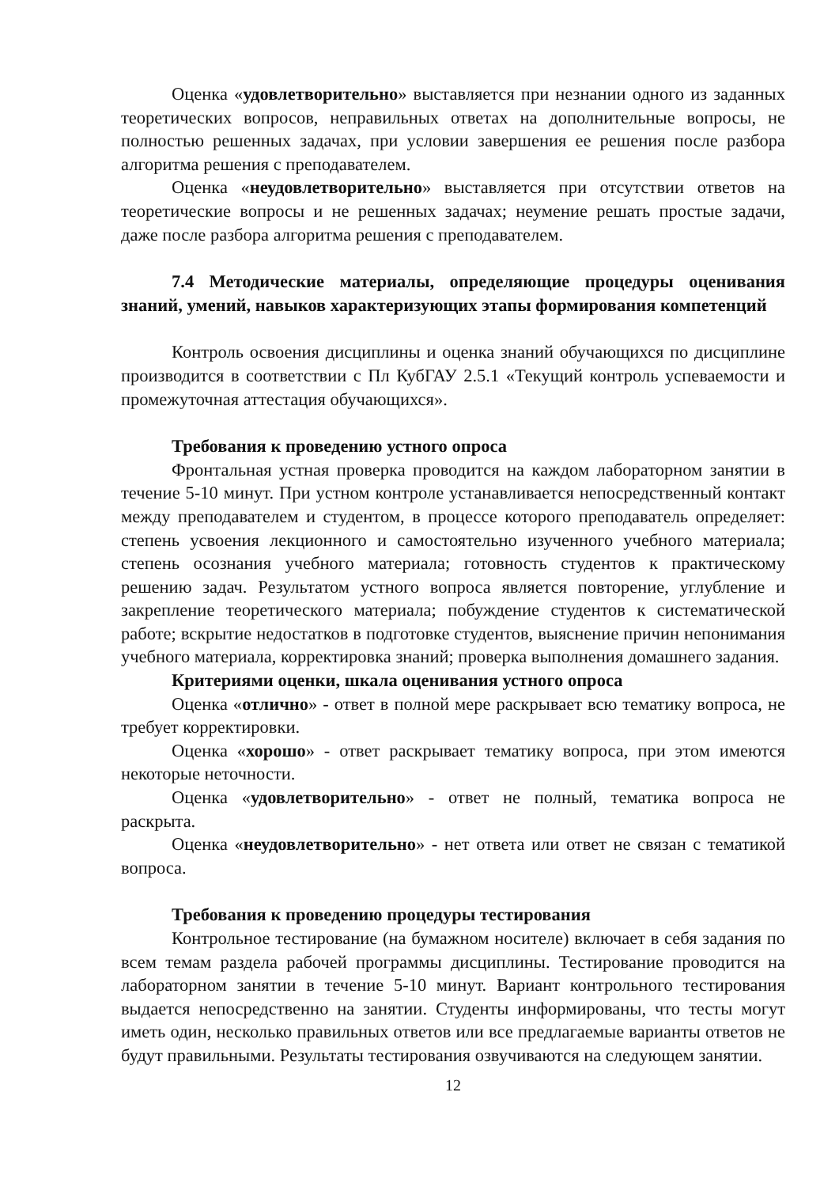Оценка «удовлетворительно» выставляется при незнании одного из заданных теоретических вопросов, неправильных ответах на дополнительные вопросы, не полностью решенных задачах, при условии завершения ее решения после разбора алгоритма решения с преподавателем.
Оценка «неудовлетворительно» выставляется при отсутствии ответов на теоретические вопросы и не решенных задачах; неумение решать простые задачи, даже после разбора алгоритма решения с преподавателем.
7.4 Методические материалы, определяющие процедуры оценивания знаний, умений, навыков характеризующих этапы формирования компетенций
Контроль освоения дисциплины и оценка знаний обучающихся по дисциплине производится в соответствии с Пл КубГАУ 2.5.1 «Текущий контроль успеваемости и промежуточная аттестация обучающихся».
Требования к проведению устного опроса
Фронтальная устная проверка проводится на каждом лабораторном занятии в течение 5-10 минут. При устном контроле устанавливается непосредственный контакт между преподавателем и студентом, в процессе которого преподаватель определяет: степень усвоения лекционного и самостоятельно изученного учебного материала; степень осознания учебного материала; готовность студентов к практическому решению задач. Результатом устного вопроса является повторение, углубление и закрепление теоретического материала; побуждение студентов к систематической работе; вскрытие недостатков в подготовке студентов, выяснение причин непонимания учебного материала, корректировка знаний; проверка выполнения домашнего задания.
Критериями оценки, шкала оценивания устного опроса
Оценка «отлично» - ответ в полной мере раскрывает всю тематику вопроса, не требует корректировки.
Оценка «хорошо» - ответ раскрывает тематику вопроса, при этом имеются некоторые неточности.
Оценка «удовлетворительно» - ответ не полный, тематика вопроса не раскрыта.
Оценка «неудовлетворительно» - нет ответа или ответ не связан с тематикой вопроса.
Требования к проведению процедуры тестирования
Контрольное тестирование (на бумажном носителе) включает в себя задания по всем темам раздела рабочей программы дисциплины. Тестирование проводится на лабораторном занятии в течение 5-10 минут. Вариант контрольного тестирования выдается непосредственно на занятии. Студенты информированы, что тесты могут иметь один, несколько правильных ответов или все предлагаемые варианты ответов не будут правильными. Результаты тестирования озвучиваются на следующем занятии.
12